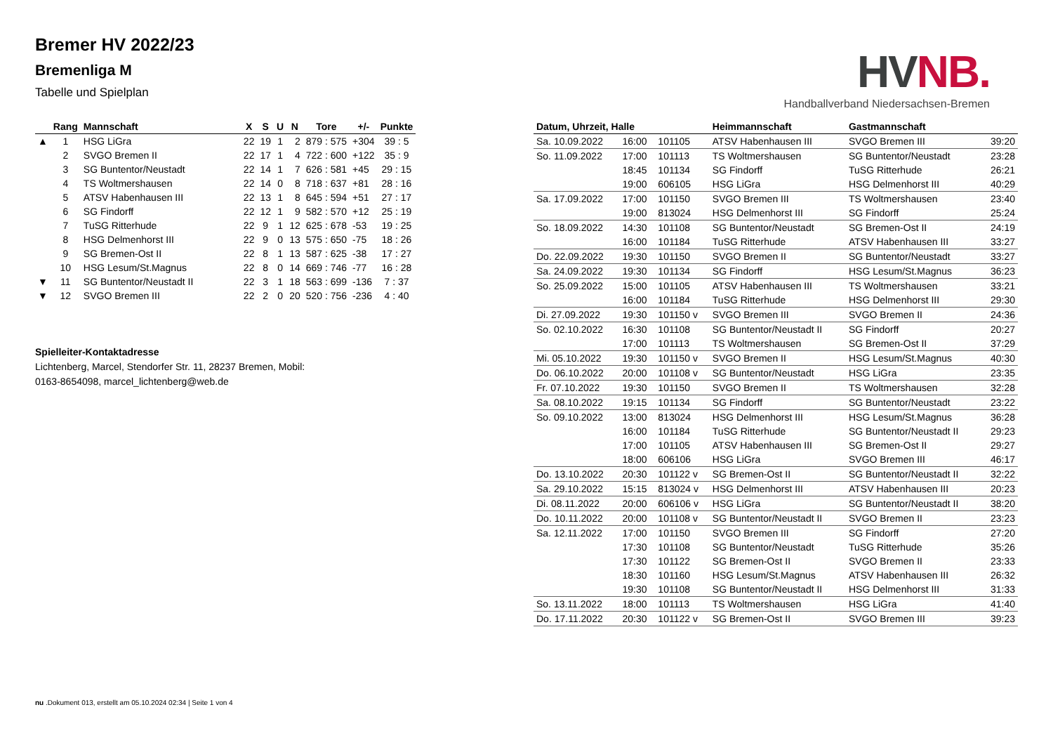Bremer HV 2022/23
Bremenliga M
Tabelle und Spielplan
HV NB.
Handballverband Niedersachsen-Bremen
| | Rang | Mannschaft | X | S | U | N | Tore | +/- | Punkte |
| --- | --- | --- | --- | --- | --- | --- | --- | --- | --- |
| ▲ | 1 | HSG LiGra | 22 | 19 | 1 | 2 | 879 : 575 | +304 | 39 : 5 |
| | 2 | SVGO Bremen II | 22 | 17 | 1 | 4 | 722 : 600 | +122 | 35 : 9 |
| | 3 | SG Buntentor/Neustadt | 22 | 14 | 1 | 7 | 626 : 581 | +45 | 29 : 15 |
| | 4 | TS Woltmershausen | 22 | 14 | 0 | 8 | 718 : 637 | +81 | 28 : 16 |
| | 5 | ATSV Habenhausen III | 22 | 13 | 1 | 8 | 645 : 594 | +51 | 27 : 17 |
| | 6 | SG Findorff | 22 | 12 | 1 | 9 | 582 : 570 | +12 | 25 : 19 |
| | 7 | TuSG Ritterhude | 22 | 9 | 1 | 12 | 625 : 678 | -53 | 19 : 25 |
| | 8 | HSG Delmenhorst III | 22 | 9 | 0 | 13 | 575 : 650 | -75 | 18 : 26 |
| | 9 | SG Bremen-Ost II | 22 | 8 | 1 | 13 | 587 : 625 | -38 | 17 : 27 |
| | 10 | HSG Lesum/St.Magnus | 22 | 8 | 0 | 14 | 669 : 746 | -77 | 16 : 28 |
| ▼ | 11 | SG Buntentor/Neustadt II | 22 | 3 | 1 | 18 | 563 : 699 | -136 | 7 : 37 |
| ▼ | 12 | SVGO Bremen III | 22 | 2 | 0 | 20 | 520 : 756 | -236 | 4 : 40 |
Spielleiter-Kontaktadresse
Lichtenberg, Marcel, Stendorfer Str. 11, 28237 Bremen, Mobil: 0163-8654098, marcel_lichtenberg@web.de
| Datum, Uhrzeit, Halle | | | Heimmannschaft | Gastmannschaft | |
| --- | --- | --- | --- | --- | --- |
| Sa. 10.09.2022 | 16:00 | 101105 | ATSV Habenhausen III | SVGO Bremen III | 39:20 |
| So. 11.09.2022 | 17:00 | 101113 | TS Woltmershausen | SG Buntentor/Neustadt | 23:28 |
| | 18:45 | 101134 | SG Findorff | TuSG Ritterhude | 26:21 |
| | 19:00 | 606105 | HSG LiGra | HSG Delmenhorst III | 40:29 |
| Sa. 17.09.2022 | 17:00 | 101150 | SVGO Bremen III | TS Woltmershausen | 23:40 |
| | 19:00 | 813024 | HSG Delmenhorst III | SG Findorff | 25:24 |
| So. 18.09.2022 | 14:30 | 101108 | SG Buntentor/Neustadt | SG Bremen-Ost II | 24:19 |
| | 16:00 | 101184 | TuSG Ritterhude | ATSV Habenhausen III | 33:27 |
| Do. 22.09.2022 | 19:30 | 101150 | SVGO Bremen II | SG Buntentor/Neustadt | 33:27 |
| Sa. 24.09.2022 | 19:30 | 101134 | SG Findorff | HSG Lesum/St.Magnus | 36:23 |
| So. 25.09.2022 | 15:00 | 101105 | ATSV Habenhausen III | TS Woltmershausen | 33:21 |
| | 16:00 | 101184 | TuSG Ritterhude | HSG Delmenhorst III | 29:30 |
| Di. 27.09.2022 | 19:30 | 101150 v | SVGO Bremen III | SVGO Bremen II | 24:36 |
| So. 02.10.2022 | 16:30 | 101108 | SG Buntentor/Neustadt II | SG Findorff | 20:27 |
| | 17:00 | 101113 | TS Woltmershausen | SG Bremen-Ost II | 37:29 |
| Mi. 05.10.2022 | 19:30 | 101150 v | SVGO Bremen II | HSG Lesum/St.Magnus | 40:30 |
| Do. 06.10.2022 | 20:00 | 101108 v | SG Buntentor/Neustadt | HSG LiGra | 23:35 |
| Fr. 07.10.2022 | 19:30 | 101150 | SVGO Bremen II | TS Woltmershausen | 32:28 |
| Sa. 08.10.2022 | 19:15 | 101134 | SG Findorff | SG Buntentor/Neustadt | 23:22 |
| So. 09.10.2022 | 13:00 | 813024 | HSG Delmenhorst III | HSG Lesum/St.Magnus | 36:28 |
| | 16:00 | 101184 | TuSG Ritterhude | SG Buntentor/Neustadt II | 29:23 |
| | 17:00 | 101105 | ATSV Habenhausen III | SG Bremen-Ost II | 29:27 |
| | 18:00 | 606106 | HSG LiGra | SVGO Bremen III | 46:17 |
| Do. 13.10.2022 | 20:30 | 101122 v | SG Bremen-Ost II | SG Buntentor/Neustadt II | 32:22 |
| Sa. 29.10.2022 | 15:15 | 813024 v | HSG Delmenhorst III | ATSV Habenhausen III | 20:23 |
| Di. 08.11.2022 | 20:00 | 606106 v | HSG LiGra | SG Buntentor/Neustadt II | 38:20 |
| Do. 10.11.2022 | 20:00 | 101108 v | SG Buntentor/Neustadt II | SVGO Bremen II | 23:23 |
| Sa. 12.11.2022 | 17:00 | 101150 | SVGO Bremen III | SG Findorff | 27:20 |
| | 17:30 | 101108 | SG Buntentor/Neustadt | TuSG Ritterhude | 35:26 |
| | 17:30 | 101122 | SG Bremen-Ost II | SVGO Bremen II | 23:33 |
| | 18:30 | 101160 | HSG Lesum/St.Magnus | ATSV Habenhausen III | 26:32 |
| | 19:30 | 101108 | SG Buntentor/Neustadt II | HSG Delmenhorst III | 31:33 |
| So. 13.11.2022 | 18:00 | 101113 | TS Woltmershausen | HSG LiGra | 41:40 |
| Do. 17.11.2022 | 20:30 | 101122 v | SG Bremen-Ost II | SVGO Bremen III | 39:23 |
nu .Dokument 013, erstellt am 05.10.2024 02:34 | Seite 1 von 4